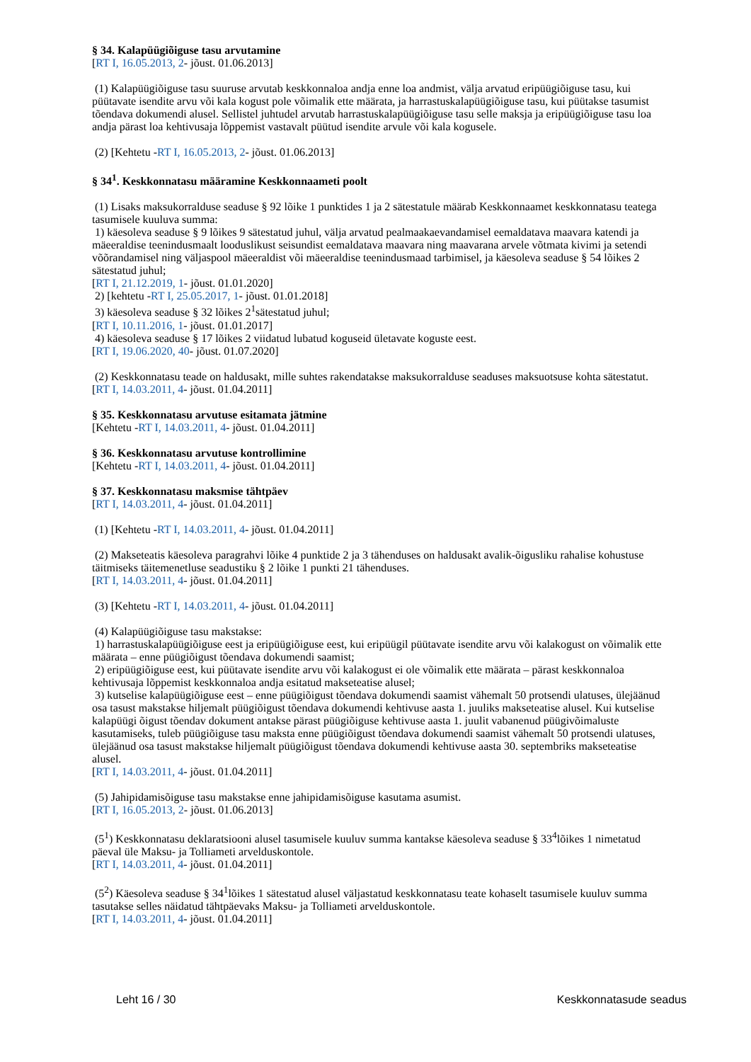§ 34. Kalapüügiõiguse tasu arvutamine
[RT I, 16.05.2013, 2- jõust. 01.06.2013]
(1) Kalapüügiõiguse tasu suuruse arvutab keskkonnaloa andja enne loa andmist, välja arvatud eripüügiõiguse tasu, kui püütavate isendite arvu või kala kogust pole võimalik ette määrata, ja harrastuskalapüügiõiguse tasu, kui püütakse tasumist tõendava dokumendi alusel. Sellistel juhtudel arvutab harrastuskalapüügiõiguse tasu selle maksja ja eripüügiõiguse tasu loa andja pärast loa kehtivusaja lõppemist vastavalt püütud isendite arvule või kala kogusele.
(2) [Kehtetu -RT I, 16.05.2013, 2- jõust. 01.06.2013]
§ 34<sup>1</sup>. Keskkonnatasu määramine Keskkonnaameti poolt
(1) Lisaks maksukorralduse seaduse § 92 lõike 1 punktides 1 ja 2 sätestatule määrab Keskkonnaamet keskkonnatasu teatega tasumisele kuuluva summa:
1) käesoleva seaduse § 9 lõikes 9 sätestatud juhul, välja arvatud pealmaakaevandamisel eemaldatava maavara katendi ja mäeeraldise teenindusmaalt looduslikust seisundist eemaldatava maavara ning maavarana arvele võtmata kivimi ja setendi võõrandamisel ning väljaspool mäeeraldist või mäeeraldise teenindusmaad tarbimisel, ja käesoleva seaduse § 54 lõikes 2 sätestatud juhul;
[RT I, 21.12.2019, 1- jõust. 01.01.2020]
2) [kehtetu -RT I, 25.05.2017, 1- jõust. 01.01.2018]
3) käesoleva seaduse § 32 lõikes 2<sup>1</sup>sätestatud juhul;
[RT I, 10.11.2016, 1- jõust. 01.01.2017]
4) käesoleva seaduse § 17 lõikes 2 viidatud lubatud koguseid ületavate koguste eest.
[RT I, 19.06.2020, 40- jõust. 01.07.2020]
(2) Keskkonnatasu teade on haldusakt, mille suhtes rakendatakse maksukorralduse seaduses maksuotsuse kohta sätestatut.
[RT I, 14.03.2011, 4- jõust. 01.04.2011]
§ 35. Keskkonnatasu arvutuse esitamata jätmine
[Kehtetu -RT I, 14.03.2011, 4- jõust. 01.04.2011]
§ 36. Keskkonnatasu arvutuse kontrollimine
[Kehtetu -RT I, 14.03.2011, 4- jõust. 01.04.2011]
§ 37. Keskkonnatasu maksmise tähtpäev
[RT I, 14.03.2011, 4- jõust. 01.04.2011]
(1) [Kehtetu -RT I, 14.03.2011, 4- jõust. 01.04.2011]
(2) Makseteatis käesoleva paragrahvi lõike 4 punktide 2 ja 3 tähenduses on haldusakt avalik-õigusliku rahalise kohustuse täitmiseks täitemenetluse seadustiku § 2 lõike 1 punkti 21 tähenduses.
[RT I, 14.03.2011, 4- jõust. 01.04.2011]
(3) [Kehtetu -RT I, 14.03.2011, 4- jõust. 01.04.2011]
(4) Kalapüügiõiguse tasu makstakse:
1) harrastuskalapüügiõiguse eest ja eripüügiõiguse eest, kui eripüügil püütavate isendite arvu või kalakogust on võimalik ette määrata – enne püügiõigust tõendava dokumendi saamist;
2) eripüügiõiguse eest, kui püütavate isendite arvu või kalakogust ei ole võimalik ette määrata – pärast keskkonnaloa kehtivusaja lõppemist keskkonnaloa andja esitatud makseteatise alusel;
3) kutselise kalapüügiõiguse eest – enne püügiõigust tõendava dokumendi saamist vähemalt 50 protsendi ulatuses, ülejäänud osa tasust makstakse hiljemalt püügiõigust tõendava dokumendi kehtivuse aasta 1. juuliks makseteatise alusel. Kui kutselise kalapüügi õigust tõendav dokument antakse pärast püügiõiguse kehtivuse aasta 1. juulit vabanenud püügivõimaluste kasutamiseks, tuleb püügiõiguse tasu maksta enne püügiõigust tõendava dokumendi saamist vähemalt 50 protsendi ulatuses, ülejäänud osa tasust makstakse hiljemalt püügiõigust tõendava dokumendi kehtivuse aasta 30. septembriks makseteatise alusel.
[RT I, 14.03.2011, 4- jõust. 01.04.2011]
(5) Jahipidamisõiguse tasu makstakse enne jahipidamisõiguse kasutama asumist.
[RT I, 16.05.2013, 2- jõust. 01.06.2013]
(5<sup>1</sup>) Keskkonnatasu deklaratsiooni alusel tasumisele kuuluv summa kantakse käesoleva seaduse § 33<sup>4</sup>lõikes 1 nimetatud päeval üle Maksu- ja Tolliameti arvelduskontole.
[RT I, 14.03.2011, 4- jõust. 01.04.2011]
(5<sup>2</sup>) Käesoleva seaduse § 34<sup>1</sup>lõikes 1 sätestatud alusel väljastatud keskkonnatasu teate kohaselt tasumisele kuuluv summa tasutakse selles näidatud tähtpäevaks Maksu- ja Tolliameti arvelduskontole.
[RT I, 14.03.2011, 4- jõust. 01.04.2011]
Leht 16 / 30 Keskkonnatasude seadus